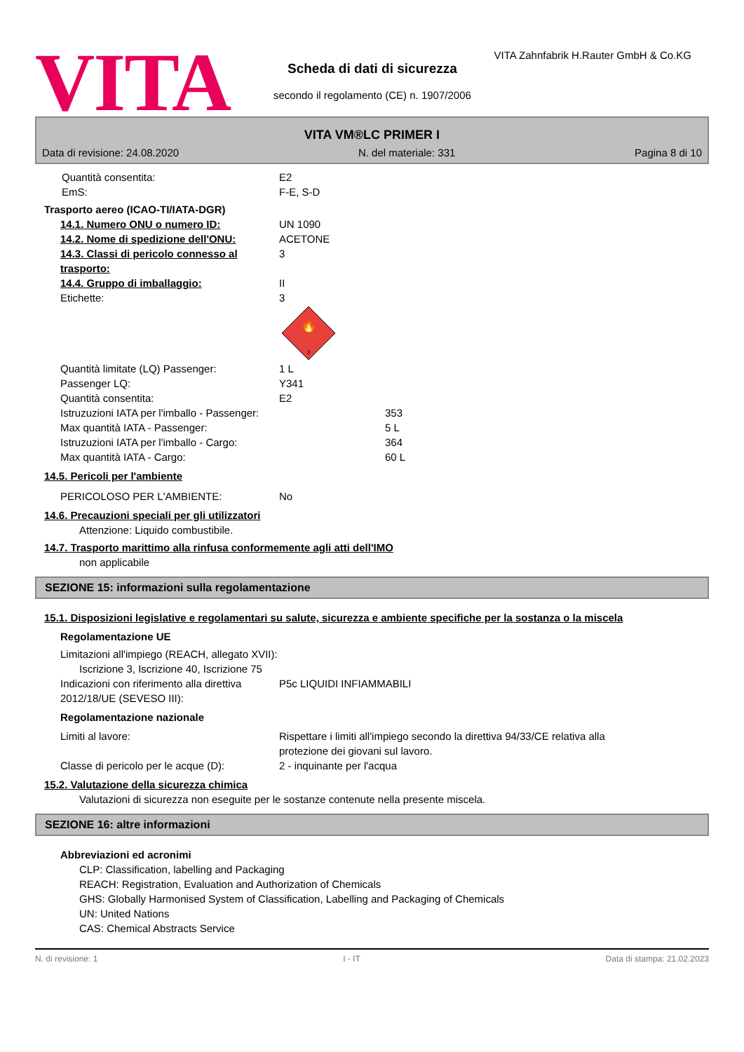VITA
VITA Zahnfabrik H.Rauter GmbH & Co.KG
Scheda di dati di sicurezza
secondo il regolamento (CE) n. 1907/2006
VITA VM®LC PRIMER I
Data di revisione: 24.08.2020 N. del materiale: 331 Pagina 8 di 10
Quantità consentita: E2
EmS: F-E, S-D
Trasporto aereo (ICAO-TI/IATA-DGR)
14.1. Numero ONU o numero ID: UN 1090
14.2. Nome di spedizione dell'ONU: ACETONE
14.3. Classi di pericolo connesso al trasporto: 3
14.4. Gruppo di imballaggio: II
Etichette: 3
3
🔥
Quantità limitate (LQ) Passenger: 1 L
Passenger LQ: Y341
Quantità consentita: E2
Istruzuzioni IATA per l'imballo - Passenger: 353
Max quantità IATA - Passenger: 5 L
Istruzuzioni IATA per l'imballo - Cargo: 364
Max quantità IATA - Cargo: 60 L
14.5. Pericoli per l'ambiente
PERICOLOSO PER L'AMBIENTE: No
14.6. Precauzioni speciali per gli utilizzatori
Attenzione: Liquido combustibile.
14.7. Trasporto marittimo alla rinfusa conformemente agli atti dell'IMO
non applicabile
SEZIONE 15: informazioni sulla regolamentazione
15.1. Disposizioni legislative e regolamentari su salute, sicurezza e ambiente specifiche per la sostanza o la miscela
Regolamentazione UE
Limitazioni all'impiego (REACH, allegato XVII):
Iscrizione 3, Iscrizione 40, Iscrizione 75
Indicazioni con riferimento alla direttiva 2012/18/UE (SEVESO III): P5c LIQUIDI INFIAMMABILI
Regolamentazione nazionale
Limiti al lavore: Rispettare i limiti all'impiego secondo la direttiva 94/33/CE relativa alla protezione dei giovani sul lavoro.
Classe di pericolo per le acque (D): 2 - inquinante per l'acqua
15.2. Valutazione della sicurezza chimica
Valutazioni di sicurezza non eseguite per le sostanze contenute nella presente miscela.
SEZIONE 16: altre informazioni
Abbreviazioni ed acronimi
CLP: Classification, labelling and Packaging
REACH: Registration, Evaluation and Authorization of Chemicals
GHS: Globally Harmonised System of Classification, Labelling and Packaging of Chemicals
UN: United Nations
CAS: Chemical Abstracts Service
N. di revisione: 1 I - IT Data di stampa: 21.02.2023